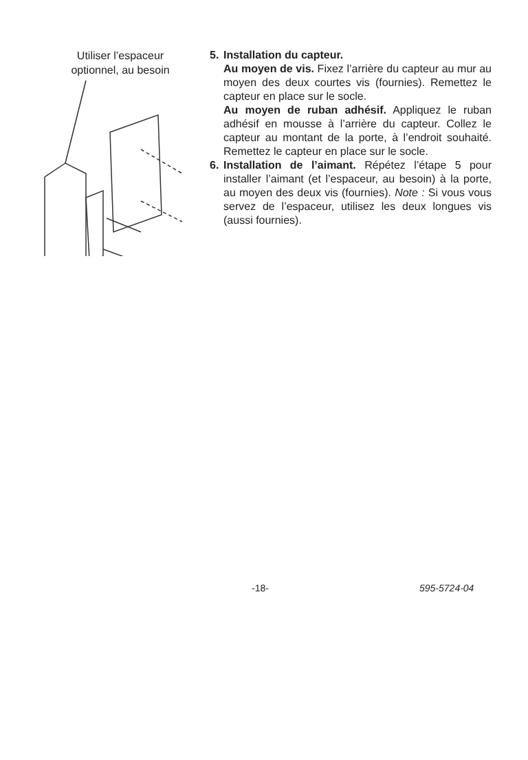Utiliser l’espaceur
optionnel, au besoin
5. Installation du capteur.
Au moyen de vis. Fixez l’arrière du capteur au mur au moyen des deux courtes vis (fournies). Remettez le capteur en place sur le socle.
Au moyen de ruban adhésif. Appliquez le ruban adhésif en mousse à l’arrière du capteur. Collez le capteur au montant de la porte, à l’endroit souhaité. Remettez le capteur en place sur le socle.
6. Installation de l’aimant. Répétez l’étape 5 pour installer l’aimant (et l’espaceur, au besoin) à la porte, au moyen des deux vis (fournies). Note : Si vous vous servez de l’espaceur, utilisez les deux longues vis (aussi fournies).
-18- 595-5724-04